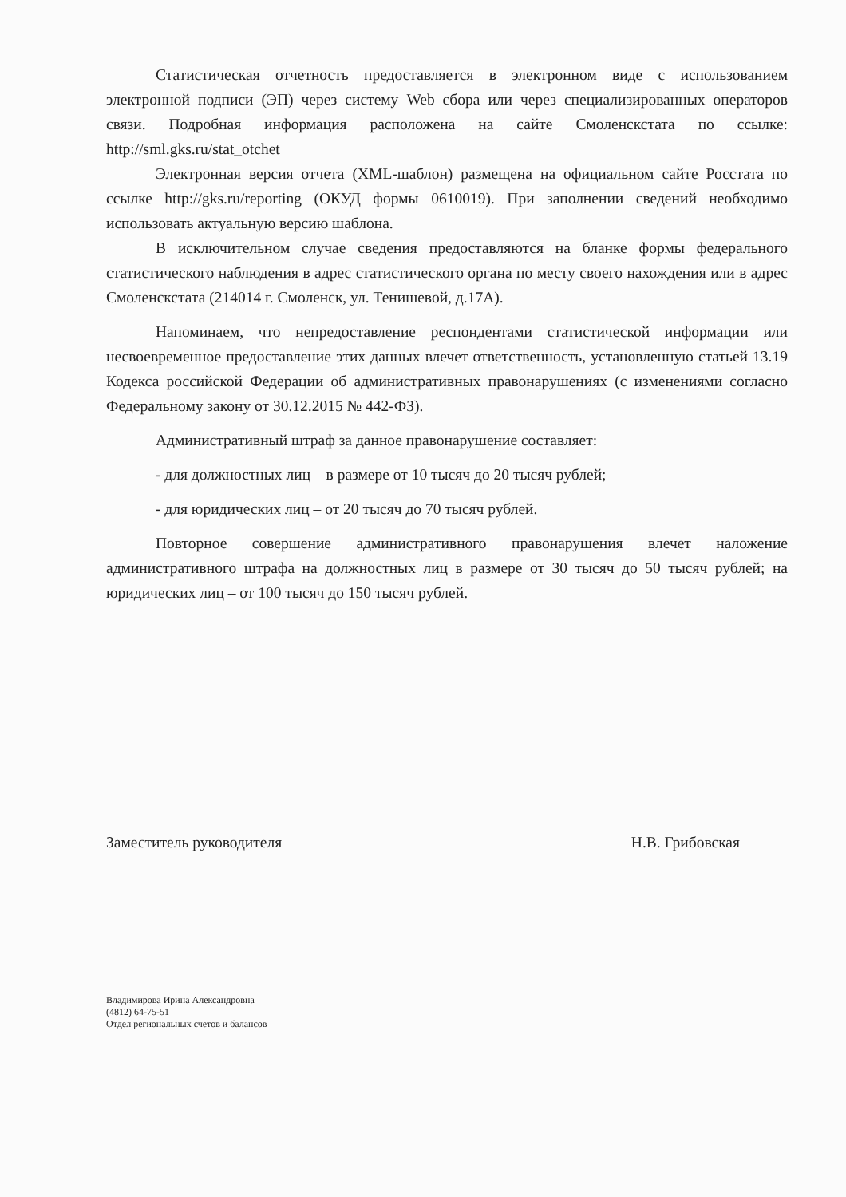Статистическая отчетность предоставляется в электронном виде с использованием электронной подписи (ЭП) через систему Web–сбора или через специализированных операторов связи. Подробная информация расположена на сайте Смоленскстата по ссылке: http://sml.gks.ru/stat_otchet
Электронная версия отчета (XML-шаблон) размещена на официальном сайте Росстата по ссылке http://gks.ru/reporting (ОКУД формы 0610019). При заполнении сведений необходимо использовать актуальную версию шаблона.
В исключительном случае сведения предоставляются на бланке формы федерального статистического наблюдения в адрес статистического органа по месту своего нахождения или в адрес Смоленскстата (214014 г. Смоленск, ул. Тенишевой, д.17А).
Напоминаем, что непредоставление респондентами статистической информации или несвоевременное предоставление этих данных влечет ответственность, установленную статьей 13.19 Кодекса российской Федерации об административных правонарушениях (с изменениями согласно Федеральному закону от 30.12.2015 № 442-ФЗ).
Административный штраф за данное правонарушение составляет:
- для должностных лиц – в размере от 10 тысяч до 20 тысяч рублей;
- для юридических лиц – от 20 тысяч до 70 тысяч рублей.
Повторное совершение административного правонарушения влечет наложение административного штрафа на должностных лиц в размере от 30 тысяч до 50 тысяч рублей; на юридических лиц – от 100 тысяч до 150 тысяч рублей.
Заместитель руководителя Н.В. Грибовская
Владимирова Ирина Александровна
(4812) 64-75-51
Отдел региональных счетов и балансов